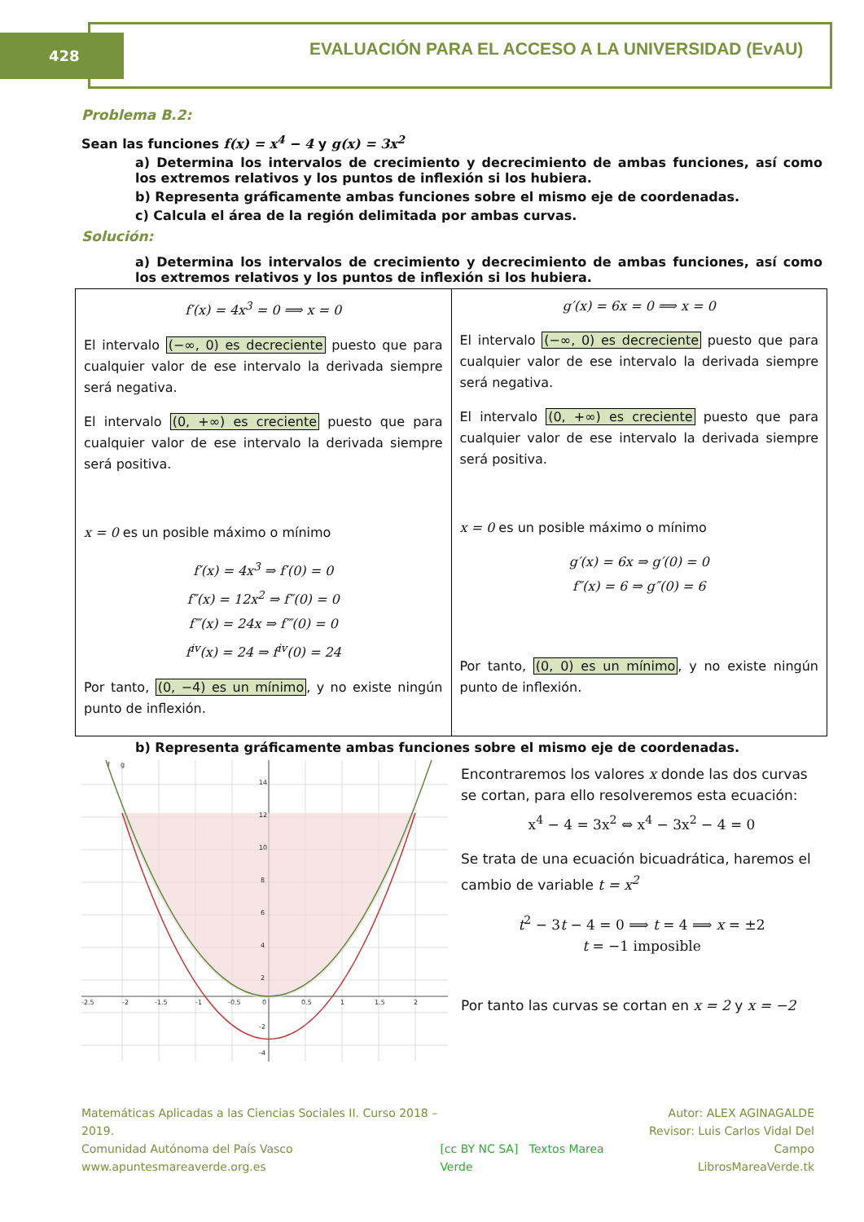428
EVALUACIÓN PARA EL ACCESO A LA UNIVERSIDAD (EvAU)
Problema B.2:
Sean las funciones f(x) = x<sup>4</sup> − 4 y g(x) = 3x<sup>2</sup>
a) Determina los intervalos de crecimiento y decrecimiento de ambas funciones, así como los extremos relativos y los puntos de inflexión si los hubiera.
b) Representa gráficamente ambas funciones sobre el mismo eje de coordenadas.
c) Calcula el área de la región delimitada por ambas curvas.
Solución:
a) Determina los intervalos de crecimiento y decrecimiento de ambas funciones, así como los extremos relativos y los puntos de inflexión si los hubiera.
| f′(x) = 4x<sup>3</sup> = 0 ⟹ x = 0 El intervalo (−∞, 0) es decreciente puesto que para cualquier valor de ese intervalo la derivada siempre será negativa. El intervalo (0, +∞) es creciente puesto que para cualquier valor de ese intervalo la derivada siempre será positiva. x = 0 es un posible máximo o mínimo f′(x) = 4x<sup>3</sup> ⇒ f′(0) = 0 f″(x) = 12x<sup>2</sup> ⇒ f″(0) = 0 f‴(x) = 24x ⇒ f‴(0) = 0 f<sup>iv</sup>(x) = 24 ⇒ f<sup>iv</sup>(0) = 24 Por tanto, (0, −4) es un mínimo , y no existe ningún punto de inflexión. | g′(x) = 6x = 0 ⟹ x = 0 El intervalo (−∞, 0) es decreciente puesto que para cualquier valor de ese intervalo la derivada siempre será negativa. El intervalo (0, +∞) es creciente puesto que para cualquier valor de ese intervalo la derivada siempre será positiva. x = 0 es un posible máximo o mínimo g′(x) = 6x ⇒ g′(0) = 0 f″(x) = 6 ⇒ g″(0) = 6 Por tanto, (0, 0) es un mínimo , y no existe ningún punto de inflexión. |
b) Representa gráficamente ambas funciones sobre el mismo eje de coordenadas.
-2.5
-2
-1.5
-1
-0.5
0
0.5
1
1.5
2
14
12
10
8
6
4
2
-2
-4
f
g
Encontraremos los valores x donde las dos curvas se cortan, para ello resolveremos esta ecuación:
x<sup>4</sup> − 4 = 3x<sup>2</sup> ⇔ x<sup>4</sup> − 3x<sup>2</sup> − 4 = 0
Se trata de una ecuación bicuadrática, haremos el cambio de variable t = x<sup>2</sup>
t<sup>2</sup> − 3t − 4 = 0 ⟹ t = 4 ⟹ x = ±2
t = −1 imposible
Por tanto las curvas se cortan en x = 2 y x = −2
Matemáticas Aplicadas a las Ciencias Sociales II. Curso 2018 – 2019.
Comunidad Autónoma del País Vasco
www.apuntesmareaverde.org.es
[cc BY NC SA] Textos Marea Verde
Autor: ALEX AGINAGALDE
Revisor: Luis Carlos Vidal Del Campo
LibrosMareaVerde.tk